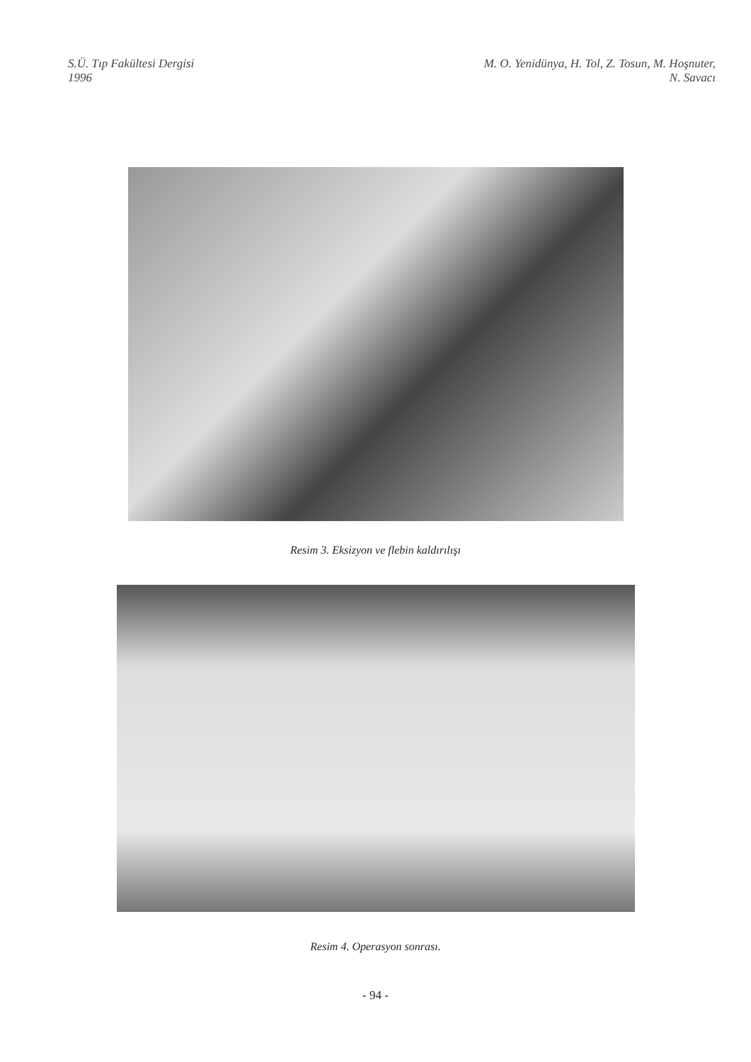S.Ü. Tıp Fakültesi Dergisi
1996
M. O. Yenidünya, H. Tol, Z. Tosun, M. Hoşnuter,
N. Savacı
Resim 3. Eksizyon ve flebin kaldırılışı
Resim 4. Operasyon sonrası.
- 94 -